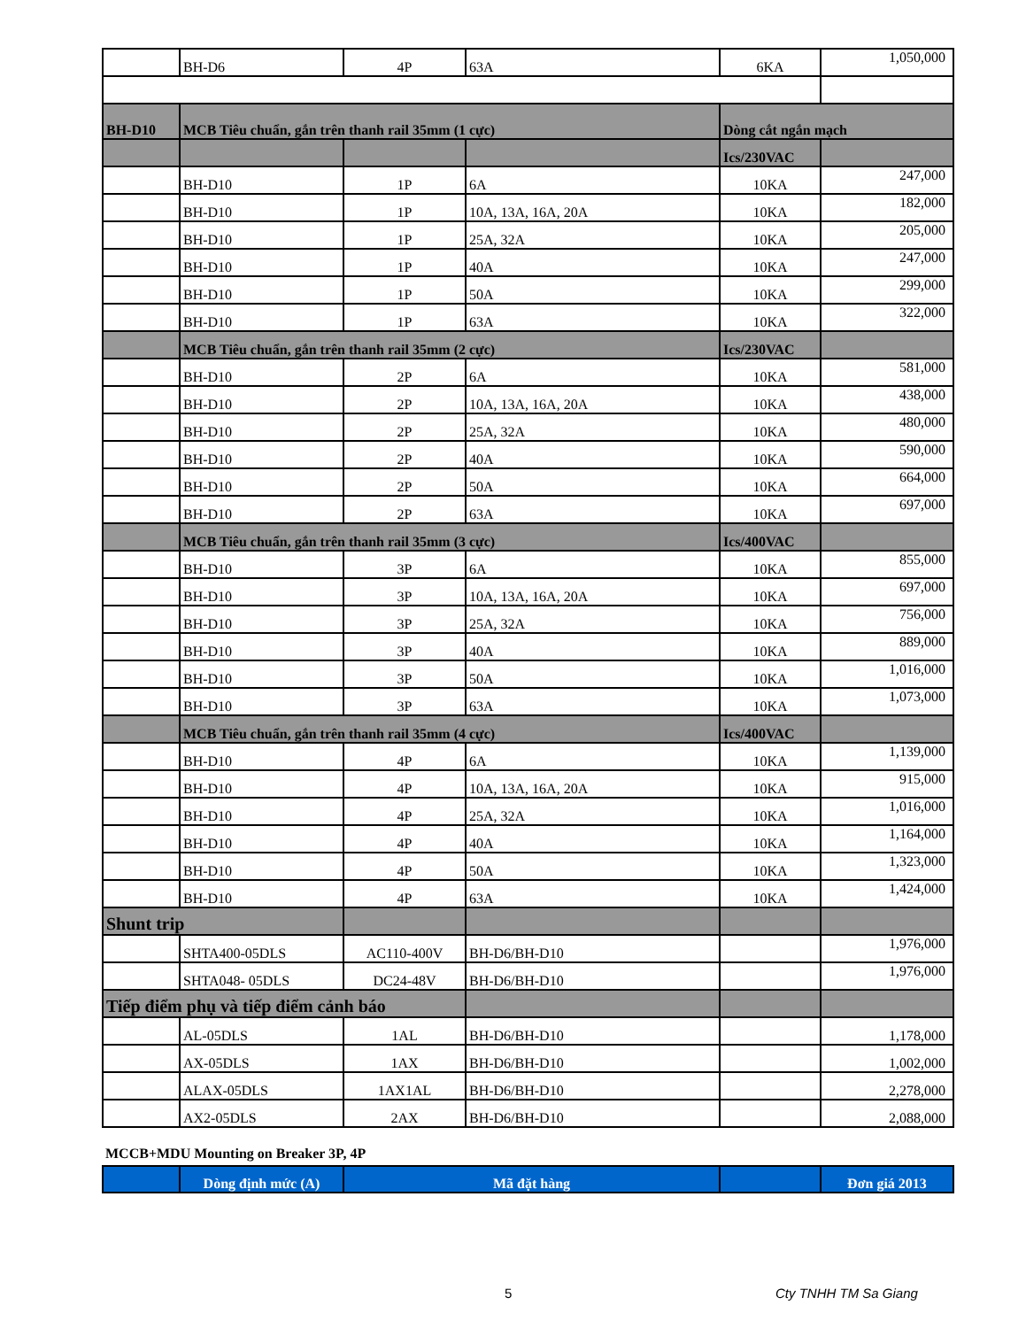| | BH-D6 | 4P | 63A | 6KA | 1,050,000 |
| BH-D10 | MCB Tiêu chuẩn, gắn trên thanh rail 35mm (1 cực) | | | Dòng cắt ngắn mạch | |
| | | | | Ics/230VAC | |
| | BH-D10 | 1P | 6A | 10KA | 247,000 |
| | BH-D10 | 1P | 10A, 13A, 16A, 20A | 10KA | 182,000 |
| | BH-D10 | 1P | 25A, 32A | 10KA | 205,000 |
| | BH-D10 | 1P | 40A | 10KA | 247,000 |
| | BH-D10 | 1P | 50A | 10KA | 299,000 |
| | BH-D10 | 1P | 63A | 10KA | 322,000 |
| | MCB Tiêu chuẩn, gắn trên thanh rail 35mm (2 cực) | | | Ics/230VAC | |
| | BH-D10 | 2P | 6A | 10KA | 581,000 |
| | BH-D10 | 2P | 10A, 13A, 16A, 20A | 10KA | 438,000 |
| | BH-D10 | 2P | 25A, 32A | 10KA | 480,000 |
| | BH-D10 | 2P | 40A | 10KA | 590,000 |
| | BH-D10 | 2P | 50A | 10KA | 664,000 |
| | BH-D10 | 2P | 63A | 10KA | 697,000 |
| | MCB Tiêu chuẩn, gắn trên thanh rail 35mm (3 cực) | | | Ics/400VAC | |
| | BH-D10 | 3P | 6A | 10KA | 855,000 |
| | BH-D10 | 3P | 10A, 13A, 16A, 20A | 10KA | 697,000 |
| | BH-D10 | 3P | 25A, 32A | 10KA | 756,000 |
| | BH-D10 | 3P | 40A | 10KA | 889,000 |
| | BH-D10 | 3P | 50A | 10KA | 1,016,000 |
| | BH-D10 | 3P | 63A | 10KA | 1,073,000 |
| | MCB Tiêu chuẩn, gắn trên thanh rail 35mm (4 cực) | | | Ics/400VAC | |
| | BH-D10 | 4P | 6A | 10KA | 1,139,000 |
| | BH-D10 | 4P | 10A, 13A, 16A, 20A | 10KA | 915,000 |
| | BH-D10 | 4P | 25A, 32A | 10KA | 1,016,000 |
| | BH-D10 | 4P | 40A | 10KA | 1,164,000 |
| | BH-D10 | 4P | 50A | 10KA | 1,323,000 |
| | BH-D10 | 4P | 63A | 10KA | 1,424,000 |
| Shunt trip | | | | | |
| | SHTA400-05DLS | AC110-400V | BH-D6/BH-D10 | | 1,976,000 |
| | SHTA048- 05DLS | DC24-48V | BH-D6/BH-D10 | | 1,976,000 |
| Tiếp điểm phụ và tiếp điểm cảnh báo | | | | | |
| | AL-05DLS | 1AL | BH-D6/BH-D10 | | 1,178,000 |
| | AX-05DLS | 1AX | BH-D6/BH-D10 | | 1,002,000 |
| | ALAX-05DLS | 1AX1AL | BH-D6/BH-D10 | | 2,278,000 |
| | AX2-05DLS | 2AX | BH-D6/BH-D10 | | 2,088,000 |
MCCB+MDU Mounting on Breaker 3P, 4P
| | Dòng định mức (A) | Mã đặt hàng | | Đơn giá 2013 |
5 Cty TNHH TM Sa Giang